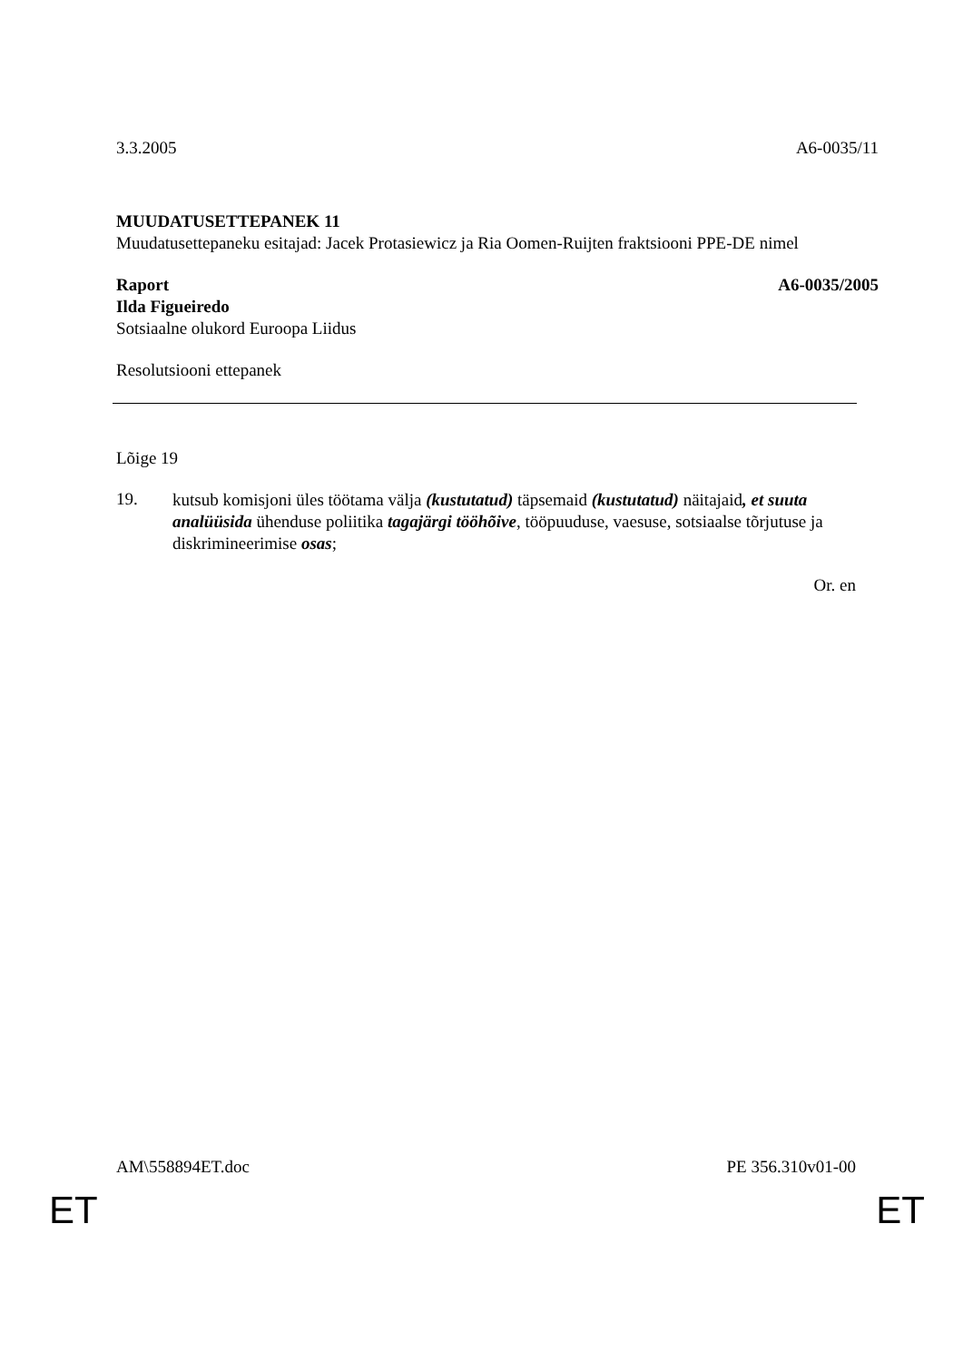3.3.2005 A6-0035/11
MUUDATUSETTEPANEK 11
Muudatusettepaneku esitajad: Jacek Protasiewicz ja Ria Oomen-Ruijten fraktsiooni PPE-DE nimel
Raport A6-0035/2005
Ilda Figueiredo
Sotsiaalne olukord Euroopa Liidus
Resolutsiooni ettepanek
Lõige 19
19.
kutsub komisjoni üles töötama välja (kustutatud) täpsemaid (kustutatud) näitajaid, et suuta analüüsida ühenduse poliitika tagajärgi tööhõive, tööpuuduse, vaesuse, sotsiaalse tõrjutuse ja diskrimineerimise osas;
Or. en
AM\558894ET.doc PE 356.310v01-00
ET ET